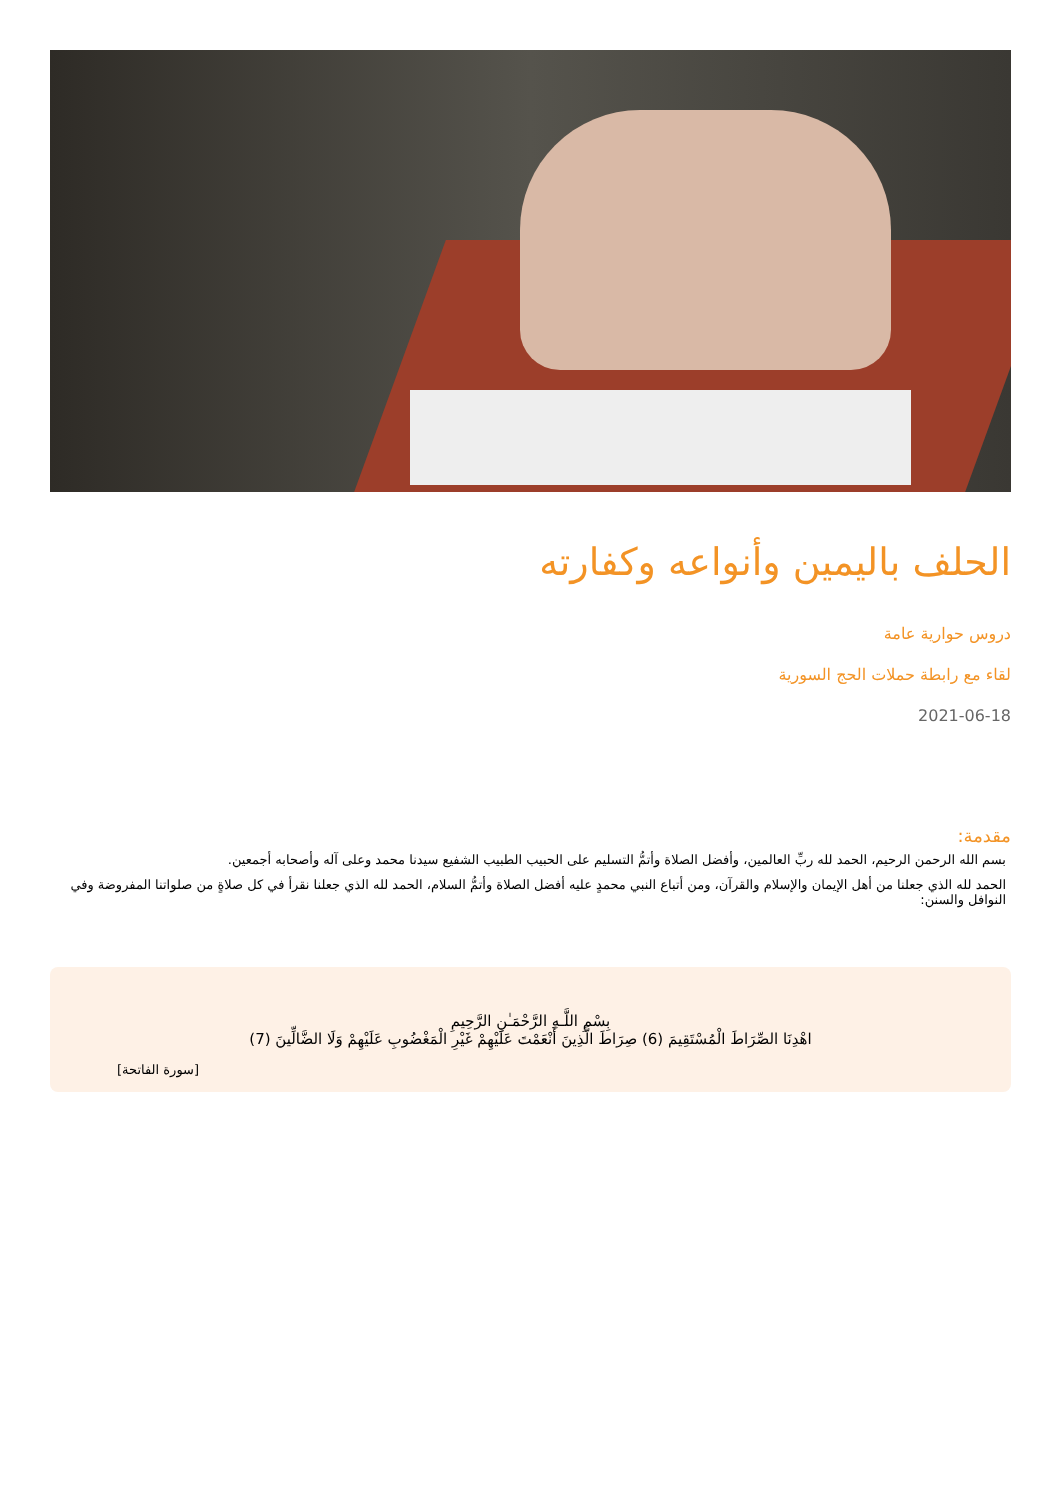الحلف باليمين وأنواعه وكفارته
دروس حوارية عامة
لقاء مع رابطة حملات الحج السورية
2021-06-18
مقدمة:
بسم الله الرحمن الرحيم، الحمد لله ربِّ العالمين، وأفضل الصلاة وأتمُّ التسليم على الحبيب الطبيب الشفيع سيدنا محمد وعلى آله وأصحابه أجمعين.
الحمد لله الذي جعلنا من أهل الإيمان والإسلام والقرآن، ومن أتباع النبي محمدٍ عليه أفضل الصلاة وأتمُّ السلام، الحمد لله الذي جعلنا نقرأ في كل صلاةٍ من صلواتنا المفروضة وفي النوافل والسنن:
بِسْمِ اللَّـهِ الرَّحْمَـٰنِ الرَّحِيمِ
اهْدِنَا الصِّرَاطَ الْمُسْتَقِيمَ (6) صِرَاطَ الَّذِينَ أَنْعَمْتَ عَلَيْهِمْ غَيْرِ الْمَغْضُوبِ عَلَيْهِمْ وَلَا الضَّالِّينَ (7)
[سورة الفاتحة]